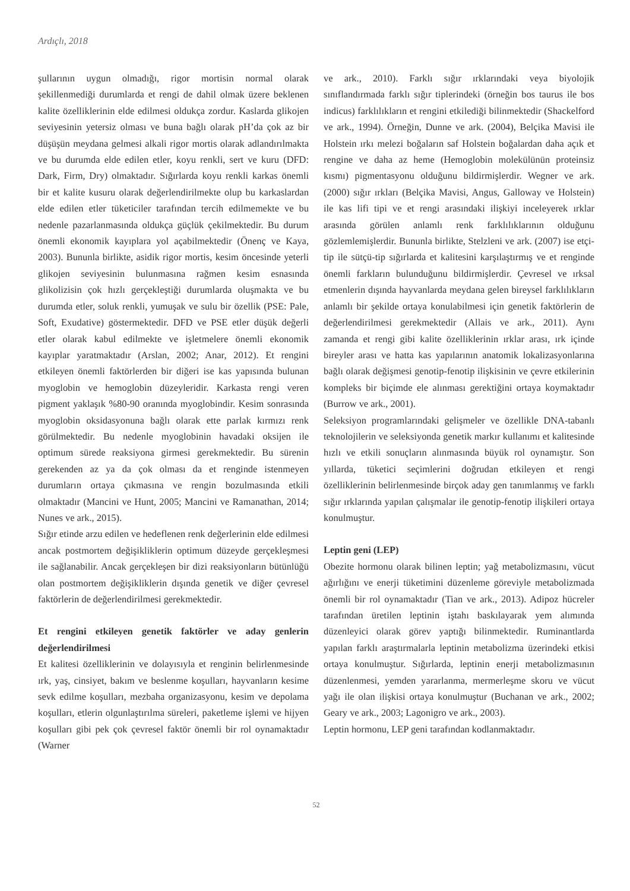Ardıçlı, 2018
şullarının uygun olmadığı, rigor mortisin normal olarak şekillenmediği durumlarda et rengi de dahil olmak üzere beklenen kalite özelliklerinin elde edilmesi oldukça zordur. Kaslarda glikojen seviyesinin yetersiz olması ve buna bağlı olarak pH’da çok az bir düşüşün meydana gelmesi alkali rigor mortis olarak adlandırılmakta ve bu durumda elde edilen etler, koyu renkli, sert ve kuru (DFD: Dark, Firm, Dry) olmaktadır. Sığırlarda koyu renkli karkas önemli bir et kalite kusuru olarak değerlendirilmekte olup bu karkaslardan elde edilen etler tüketiciler tarafından tercih edilmemekte ve bu nedenle pazarlanmasında oldukça güçlük çekilmektedir. Bu durum önemli ekonomik kayıplara yol açabilmektedir (Önenç ve Kaya, 2003). Bununla birlikte, asidik rigor mortis, kesim öncesinde yeterli glikojen seviyesinin bulunmasına rağmen kesim esnasında glikolizisin çok hızlı gerçekleştiği durumlarda oluşmakta ve bu durumda etler, soluk renkli, yumuşak ve sulu bir özellik (PSE: Pale, Soft, Exudative) göstermektedir. DFD ve PSE etler düşük değerli etler olarak kabul edilmekte ve işletmelere önemli ekonomik kayıplar yaratmaktadır (Arslan, 2002; Anar, 2012). Et rengini etkileyen önemli faktörlerden bir diğeri ise kas yapısında bulunan myoglobin ve hemoglobin düzeyleridir. Karkasta rengi veren pigment yaklaşık %80-90 oranında myoglobindir. Kesim sonrasında myoglobin oksidasyonuna bağlı olarak ette parlak kırmızı renk görülmektedir. Bu nedenle myoglobinin havadaki oksijen ile optimum sürede reaksiyona girmesi gerekmektedir. Bu sürenin gerekenden az ya da çok olması da et renginde istenmeyen durumların ortaya çıkmasına ve rengin bozulmasında etkili olmaktadır (Mancini ve Hunt, 2005; Mancini ve Ramanathan, 2014; Nunes ve ark., 2015).
Sığır etinde arzu edilen ve hedeflenen renk değerlerinin elde edilmesi ancak postmortem değişikliklerin optimum düzeyde gerçekleşmesi ile sağlanabilir. Ancak gerçekleşen bir dizi reaksiyonların bütünlüğü olan postmortem değişikliklerin dışında genetik ve diğer çevresel faktörlerin de değerlendirilmesi gerekmektedir.
Et rengini etkileyen genetik faktörler ve aday genlerin değerlendirilmesi
Et kalitesi özelliklerinin ve dolayısıyla et renginin belirlenmesinde ırk, yaş, cinsiyet, bakım ve beslenme koşulları, hayvanların kesime sevk edilme koşulları, mezbaha organizasyonu, kesim ve depolama koşulları, etlerin olgunlaştırılma süreleri, paketleme işlemi ve hijyen koşulları gibi pek çok çevresel faktör önemli bir rol oynamaktadır (Warner
ve ark., 2010). Farklı sığır ırklarındaki veya biyolojik sınıflandırmada farklı sığır tiplerindeki (örneğin bos taurus ile bos indicus) farklılıkların et rengini etkilediği bilinmektedir (Shackelford ve ark., 1994). Örneğin, Dunne ve ark. (2004), Belçika Mavisi ile Holstein ırkı melezi boğaların saf Holstein boğalardan daha açık et rengine ve daha az heme (Hemoglobin molekülünün proteinsiz kısmı) pigmentasyonu olduğunu bildirmişlerdir. Wegner ve ark. (2000) sığır ırkları (Belçika Mavisi, Angus, Galloway ve Holstein) ile kas lifi tipi ve et rengi arasındaki ilişkiyi inceleyerek ırklar arasında görülen anlamlı renk farklılıklarının olduğunu gözlemlemişlerdir. Bununla birlikte, Stelzleni ve ark. (2007) ise etçi-tip ile sütçü-tip sığırlarda et kalitesini karşılaştırmış ve et renginde önemli farkların bulunduğunu bildirmişlerdir. Çevresel ve ırksal etmenlerin dışında hayvanlarda meydana gelen bireysel farklılıkların anlamlı bir şekilde ortaya konulabilmesi için genetik faktörlerin de değerlendirilmesi gerekmektedir (Allais ve ark., 2011). Aynı zamanda et rengi gibi kalite özelliklerinin ırklar arası, ırk içinde bireyler arası ve hatta kas yapılarının anatomik lokalizasyonlarına bağlı olarak değişmesi genotip-fenotip ilişkisinin ve çevre etkilerinin kompleks bir biçimde ele alınması gerektiğini ortaya koymaktadır (Burrow ve ark., 2001).
Seleksiyon programlarındaki gelişmeler ve özellikle DNA-tabanlı teknolojilerin ve seleksiyonda genetik markır kullanımı et kalitesinde hızlı ve etkili sonuçların alınmasında büyük rol oynamıştır. Son yıllarda, tüketici seçimlerini doğrudan etkileyen et rengi özelliklerinin belirlenmesinde birçok aday gen tanımlanmış ve farklı sığır ırklarında yapılan çalışmalar ile genotip-fenotip ilişkileri ortaya konulmuştur.
Leptin geni (LEP)
Obezite hormonu olarak bilinen leptin; yağ metabolizmasını, vücut ağırlığını ve enerji tüketimini düzenleme göreviyle metabolizmada önemli bir rol oynamaktadır (Tian ve ark., 2013). Adipoz hücreler tarafından üretilen leptinin iştahı baskılayarak yem alımında düzenleyici olarak görev yaptığı bilinmektedir. Ruminantlarda yapılan farklı araştırmalarla leptinin metabolizma üzerindeki etkisi ortaya konulmuştur. Sığırlarda, leptinin enerji metabolizmasının düzenlenmesi, yemden yararlanma, mermerleşme skoru ve vücut yağı ile olan ilişkisi ortaya konulmuştur (Buchanan ve ark., 2002; Geary ve ark., 2003; Lagonigro ve ark., 2003).
Leptin hormonu, LEP geni tarafından kodlanmaktadır.
52